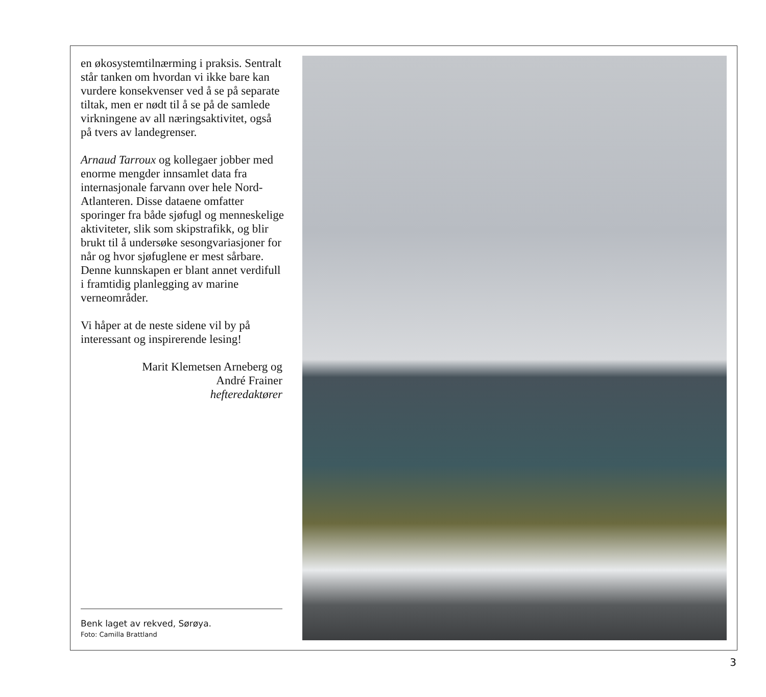en økosystemtilnærming i praksis. Sentralt står tanken om hvordan vi ikke bare kan vurdere konsekvenser ved å se på separate tiltak, men er nødt til å se på de samlede virkningene av all næringsaktivitet, også på tvers av landegrenser.
Arnaud Tarroux og kollegaer jobber med enorme mengder innsamlet data fra internasjonale farvann over hele Nord-Atlanteren. Disse dataene omfatter sporinger fra både sjøfugl og menneskelige aktiviteter, slik som skipstrafikk, og blir brukt til å undersøke sesongvariasjoner for når og hvor sjøfuglene er mest sårbare. Denne kunnskapen er blant annet verdifull i framtidig planlegging av marine verneområder.
Vi håper at de neste sidene vil by på interessant og inspirerende lesing!
Marit Klemetsen Arneberg og
André Frainer
hefteredaktører
Benk laget av rekved, Sørøya.
Foto: Camilla Brattland
3